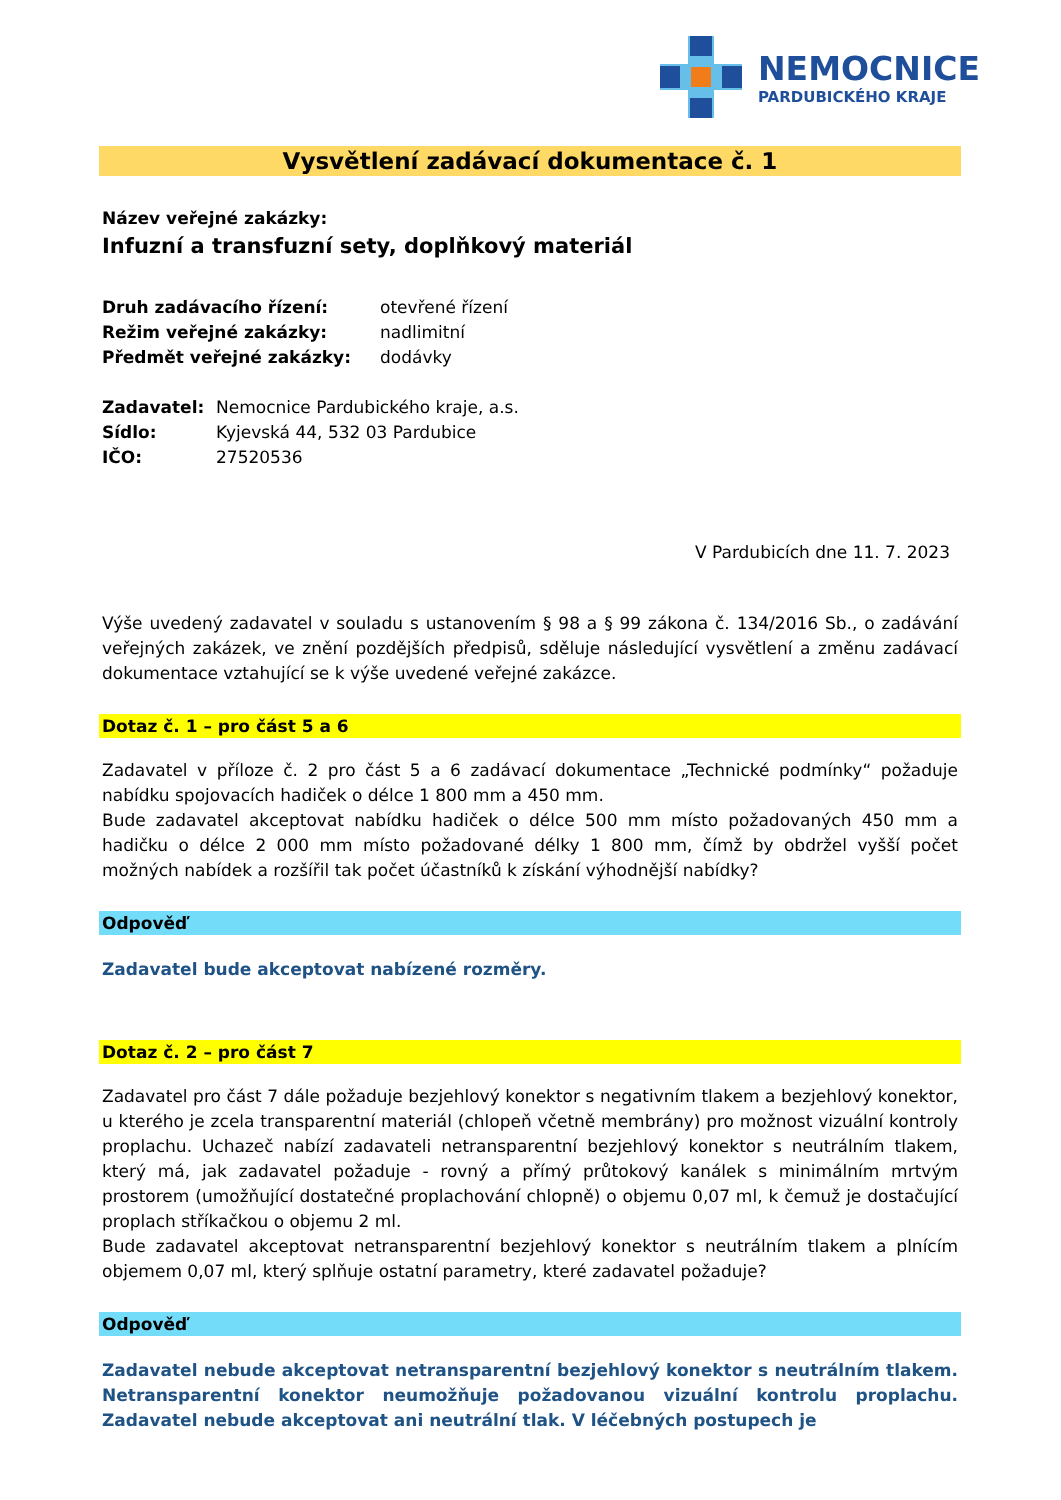NEMOCNICE
PARDUBICKÉHO KRAJE
Vysvětlení zadávací dokumentace č. 1
Název veřejné zakázky:
Infuzní a transfuzní sety, doplňkový materiál
| Druh zadávacího řízení: | otevřené řízení |
| Režim veřejné zakázky: | nadlimitní |
| Předmět veřejné zakázky: | dodávky |
| Zadavatel: | Nemocnice Pardubického kraje, a.s. |
| Sídlo: | Kyjevská 44, 532 03 Pardubice |
| IČO: | 27520536 |
V Pardubicích dne 11. 7. 2023
Výše uvedený zadavatel v souladu s ustanovením § 98 a § 99 zákona č. 134/2016 Sb., o zadávání veřejných zakázek, ve znění pozdějších předpisů, sděluje následující vysvětlení a změnu zadávací dokumentace vztahující se k výše uvedené veřejné zakázce.
Dotaz č. 1 – pro část 5 a 6
Zadavatel v příloze č. 2 pro část 5 a 6 zadávací dokumentace „Technické podmínky“ požaduje nabídku spojovacích hadiček o délce 1 800 mm a 450 mm.
Bude zadavatel akceptovat nabídku hadiček o délce 500 mm místo požadovaných 450 mm a hadičku o délce 2 000 mm místo požadované délky 1 800 mm, čímž by obdržel vyšší počet možných nabídek a rozšířil tak počet účastníků k získání výhodnější nabídky?
Odpověď
Zadavatel bude akceptovat nabízené rozměry.
Dotaz č. 2 – pro část 7
Zadavatel pro část 7 dále požaduje bezjehlový konektor s negativním tlakem a bezjehlový konektor, u kterého je zcela transparentní materiál (chlopeň včetně membrány) pro možnost vizuální kontroly proplachu. Uchazeč nabízí zadavateli netransparentní bezjehlový konektor s neutrálním tlakem, který má, jak zadavatel požaduje - rovný a přímý průtokový kanálek s minimálním mrtvým prostorem (umožňující dostatečné proplachování chlopně) o objemu 0,07 ml, k čemuž je dostačující proplach stříkačkou o objemu 2 ml.
Bude zadavatel akceptovat netransparentní bezjehlový konektor s neutrálním tlakem a plnícím objemem 0,07 ml, který splňuje ostatní parametry, které zadavatel požaduje?
Odpověď
Zadavatel nebude akceptovat netransparentní bezjehlový konektor s neutrálním tlakem. Netransparentní konektor neumožňuje požadovanou vizuální kontrolu proplachu. Zadavatel nebude akceptovat ani neutrální tlak. V léčebných postupech je